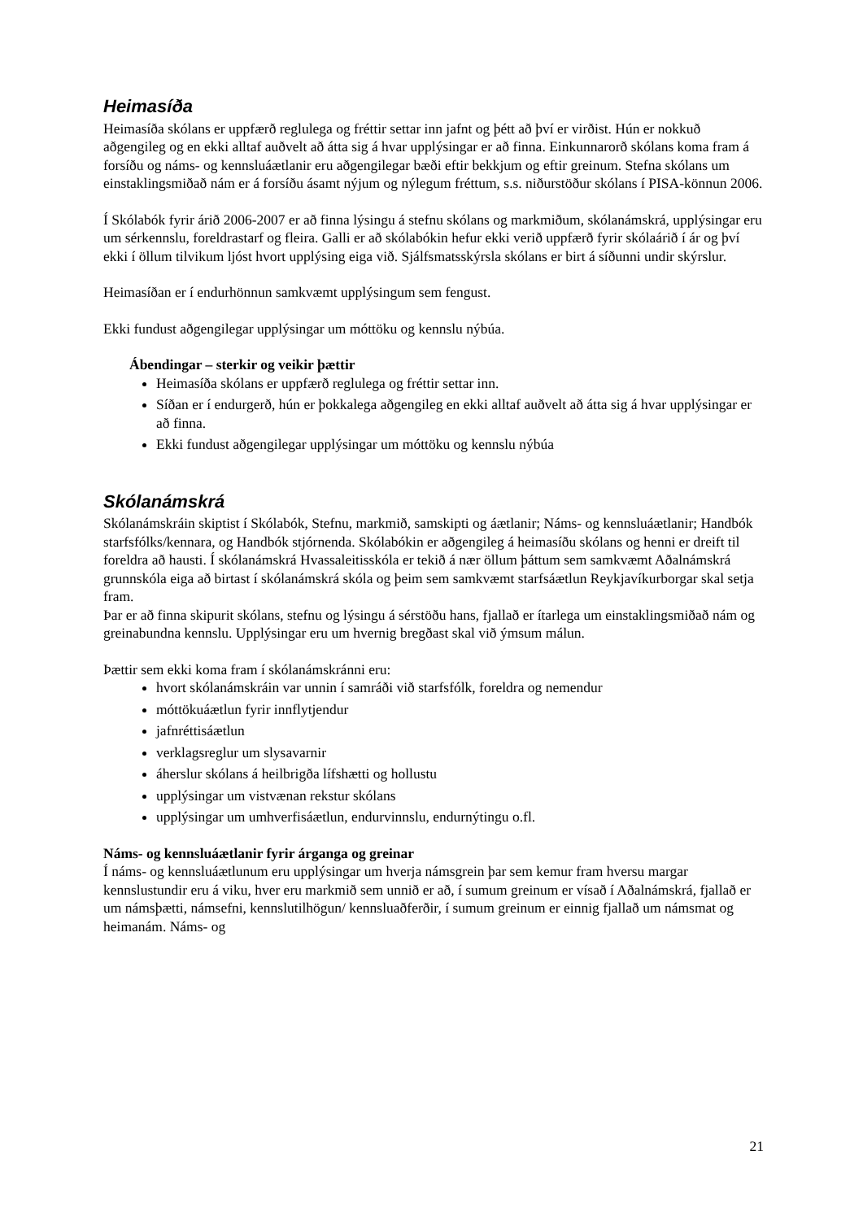Heimasíða
Heimasíða skólans er uppfærð reglulega og fréttir settar inn jafnt og þétt að því er virðist. Hún er nokkuð aðgengileg og en ekki alltaf auðvelt að átta sig á hvar upplýsingar er að finna. Einkunnarorð skólans koma fram á forsíðu og náms- og kennsluáætlanir eru aðgengilegar bæði eftir bekkjum og eftir greinum. Stefna skólans um einstaklingsmiðað nám er á forsíðu ásamt nýjum og nýlegum fréttum, s.s. niðurstöður skólans í PISA-könnun 2006.
Í Skólabók fyrir árið 2006-2007 er að finna lýsingu á stefnu skólans og markmiðum, skólanámskrá, upplýsingar eru um sérkennslu, foreldrastarf og fleira. Galli er að skólabókin hefur ekki verið uppfærð fyrir skólaárið í ár og því ekki í öllum tilvikum ljóst hvort upplýsing eiga við. Sjálfsmatsskýrsla skólans er birt á síðunni undir skýrslur.
Heimasíðan er í endurhönnun samkvæmt upplýsingum sem fengust.
Ekki fundust aðgengilegar upplýsingar um móttöku og kennslu nýbúa.
Ábendingar – sterkir og veikir þættir
Heimasíða skólans er uppfærð reglulega og fréttir settar inn.
Síðan er í endurgerð, hún er þokkalega aðgengileg en ekki alltaf auðvelt að átta sig á hvar upplýsingar er að finna.
Ekki fundust aðgengilegar upplýsingar um móttöku og kennslu nýbúa
Skólanámskrá
Skólanámskráin skiptist í Skólabók, Stefnu, markmið, samskipti og áætlanir; Náms- og kennsluáætlanir; Handbók starfsfólks/kennara, og Handbók stjórnenda. Skólabókin er aðgengileg á heimasíðu skólans og henni er dreift til foreldra að hausti. Í skólanámskrá Hvassaleitisskóla er tekið á nær öllum þáttum sem samkvæmt Aðalnámskrá grunnskóla eiga að birtast í skólanámskrá skóla og þeim sem samkvæmt starfsáætlun Reykjavíkurborgar skal setja fram.
Þar er að finna skipurit skólans, stefnu og lýsingu á sérstöðu hans, fjallað er ítarlega um einstaklingsmiðað nám og greinabundna kennslu. Upplýsingar eru um hvernig bregðast skal við ýmsum málun.
Þættir sem ekki koma fram í skólanámskránni eru:
hvort skólanámskráin var unnin í samráði við starfsfólk, foreldra og nemendur
móttökuáætlun fyrir innflytjendur
jafnréttisáætlun
verklagsreglur um slysavarnir
áherslur skólans á heilbrigða lífshætti og hollustu
upplýsingar um vistvænan rekstur skólans
upplýsingar um umhverfisáætlun, endurvinnslu, endurnýtingu o.fl.
Náms- og kennsluáætlanir fyrir árganga og greinar
Í náms- og kennsluáætlunum eru upplýsingar um hverja námsgrein þar sem kemur fram hversu margar kennslustundir eru á viku, hver eru markmið sem unnið er að, í sumum greinum er vísað í Aðalnámskrá, fjallað er um námsþætti, námsefni, kennslutilhögun/ kennsluaðferðir, í sumum greinum er einnig fjallað um námsmat og heimanám. Náms- og
21